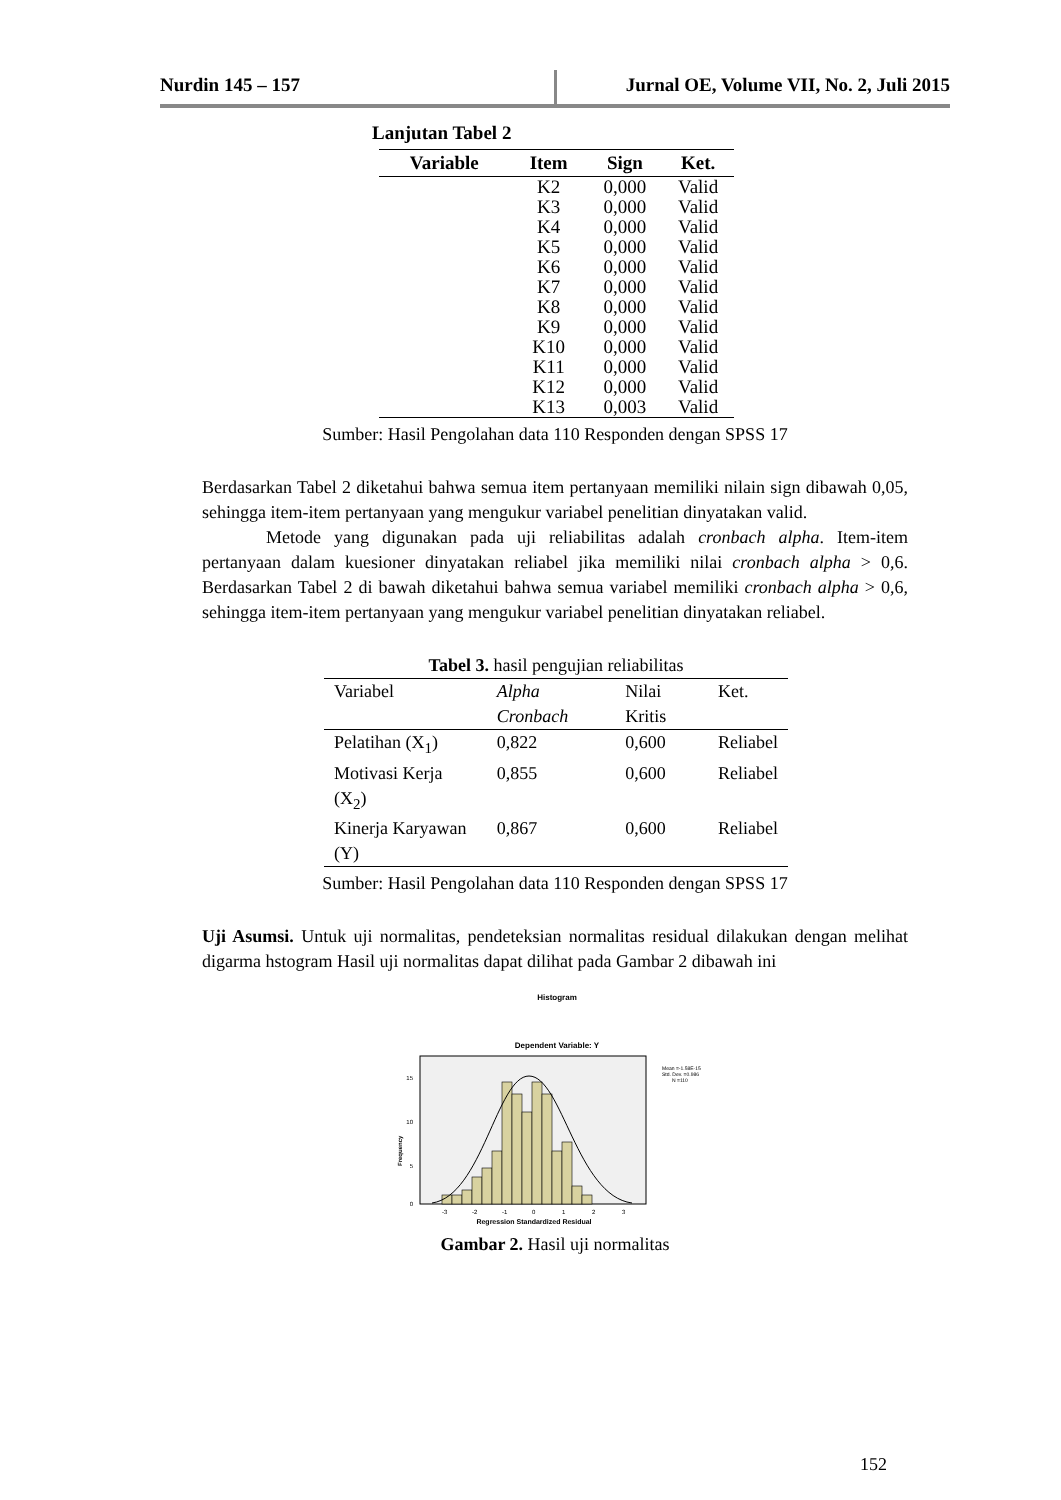Nurdin 145 – 157 Jurnal OE, Volume VII, No. 2, Juli 2015
Lanjutan Tabel 2
| Variable | Item | Sign | Ket. |
| --- | --- | --- | --- |
| | K2 | 0,000 | Valid |
| | K3 | 0,000 | Valid |
| | K4 | 0,000 | Valid |
| | K5 | 0,000 | Valid |
| | K6 | 0,000 | Valid |
| | K7 | 0,000 | Valid |
| | K8 | 0,000 | Valid |
| | K9 | 0,000 | Valid |
| | K10 | 0,000 | Valid |
| | K11 | 0,000 | Valid |
| | K12 | 0,000 | Valid |
| | K13 | 0,003 | Valid |
Sumber: Hasil Pengolahan data 110 Responden dengan SPSS 17
Berdasarkan Tabel 2 diketahui bahwa semua item pertanyaan memiliki nilain sign dibawah 0,05, sehingga item-item pertanyaan yang mengukur variabel penelitian dinyatakan valid.
Metode yang digunakan pada uji reliabilitas adalah cronbach alpha. Item-item pertanyaan dalam kuesioner dinyatakan reliabel jika memiliki nilai cronbach alpha > 0,6. Berdasarkan Tabel 2 di bawah diketahui bahwa semua variabel memiliki cronbach alpha > 0,6, sehingga item-item pertanyaan yang mengukur variabel penelitian dinyatakan reliabel.
Tabel 3. hasil pengujian reliabilitas
| Variabel | Alpha Cronbach | Nilai Kritis | Ket. |
| Pelatihan (X<sub>1</sub>) | 0,822 | 0,600 | Reliabel |
| Motivasi Kerja (X<sub>2</sub>) | 0,855 | 0,600 | Reliabel |
| Kinerja Karyawan (Y) | 0,867 | 0,600 | Reliabel |
Sumber: Hasil Pengolahan data 110 Responden dengan SPSS 17
Uji Asumsi. Untuk uji normalitas, pendeteksian normalitas residual dilakukan dengan melihat digarma hstogram Hasil uji normalitas dapat dilihat pada Gambar 2 dibawah ini
Histogram
Dependent Variable: Y
15
10
5
0
Frequency
-3
-2
-1
0
1
2
3
Regression Standardized Residual
Mean =-1.58E-15
Std. Dev. =0.986
N =110
Gambar 2. Hasil uji normalitas
152